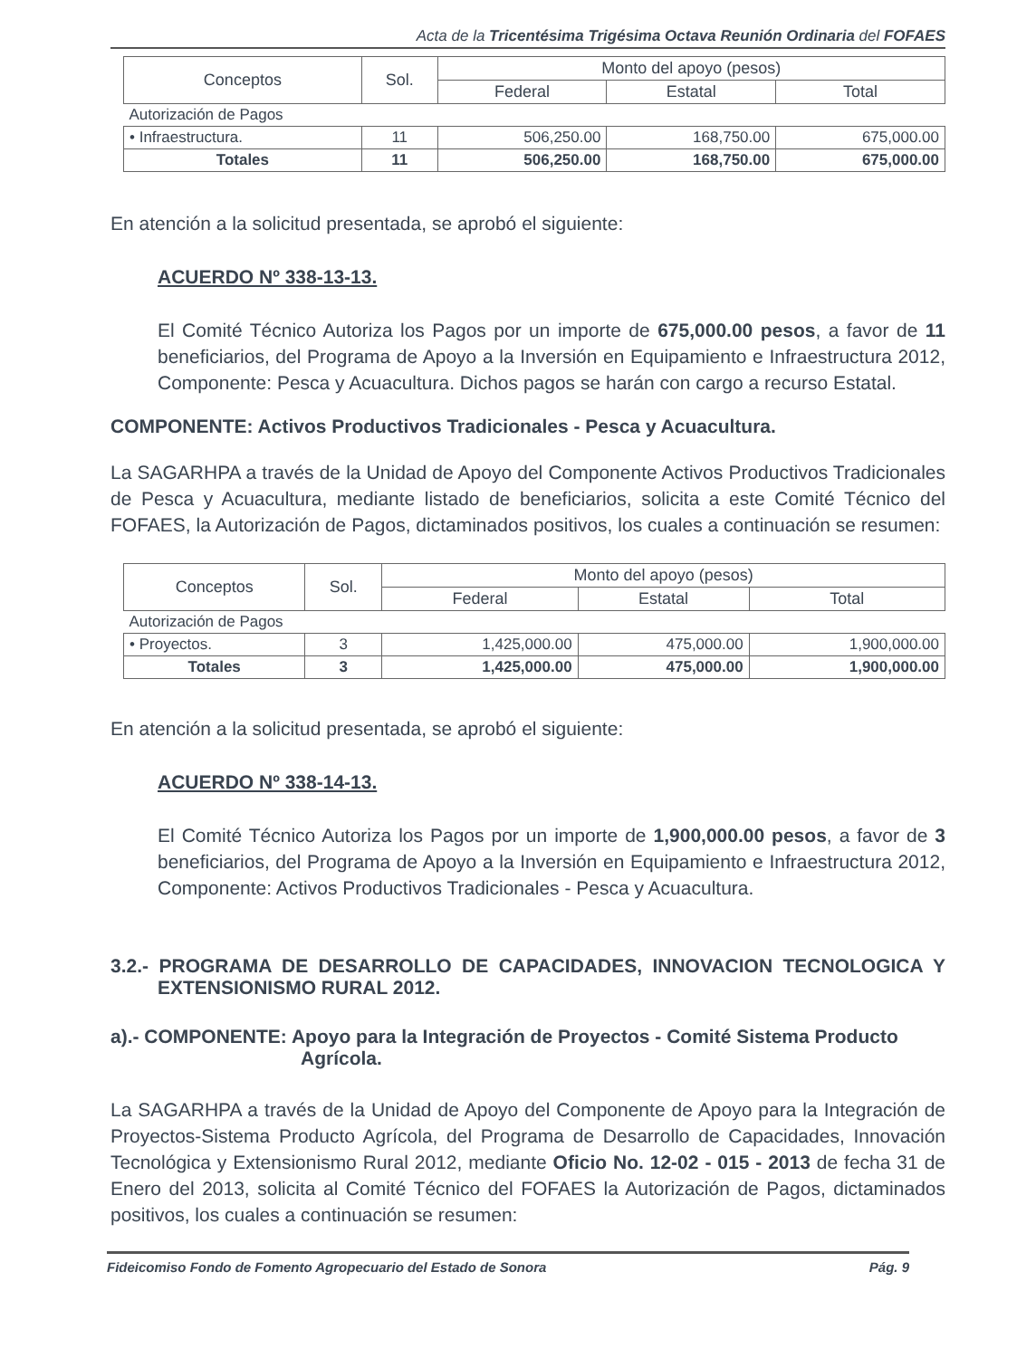Acta de la Tricentésima Trigésima Octava Reunión Ordinaria del FOFAES
| Conceptos | Sol. | Monto del apoyo (pesos) | | |
| --- | --- | --- | --- | --- |
| | | Federal | Estatal | Total |
| Autorización de Pagos | | | | |
| • Infraestructura. | 11 | 506,250.00 | 168,750.00 | 675,000.00 |
| Totales | 11 | 506,250.00 | 168,750.00 | 675,000.00 |
En atención a la solicitud presentada, se aprobó el siguiente:
ACUERDO Nº 338-13-13.
El Comité Técnico Autoriza los Pagos por un importe de 675,000.00 pesos, a favor de 11 beneficiarios, del Programa de Apoyo a la Inversión en Equipamiento e Infraestructura 2012, Componente: Pesca y Acuacultura. Dichos pagos se harán con cargo a recurso Estatal.
COMPONENTE: Activos Productivos Tradicionales - Pesca y Acuacultura.
La SAGARHPA a través de la Unidad de Apoyo del Componente Activos Productivos Tradicionales de Pesca y Acuacultura, mediante listado de beneficiarios, solicita a este Comité Técnico del FOFAES, la Autorización de Pagos, dictaminados positivos, los cuales a continuación se resumen:
| Conceptos | Sol. | Monto del apoyo (pesos) | | |
| --- | --- | --- | --- | --- |
| | | Federal | Estatal | Total |
| Autorización de Pagos | | | | |
| • Proyectos. | 3 | 1,425,000.00 | 475,000.00 | 1,900,000.00 |
| Totales | 3 | 1,425,000.00 | 475,000.00 | 1,900,000.00 |
En atención a la solicitud presentada, se aprobó el siguiente:
ACUERDO Nº 338-14-13.
El Comité Técnico Autoriza los Pagos por un importe de 1,900,000.00 pesos, a favor de 3 beneficiarios, del Programa de Apoyo a la Inversión en Equipamiento e Infraestructura 2012, Componente: Activos Productivos Tradicionales - Pesca y Acuacultura.
3.2.- PROGRAMA DE DESARROLLO DE CAPACIDADES, INNOVACION TECNOLOGICA Y EXTENSIONISMO RURAL 2012.
a).- COMPONENTE: Apoyo para la Integración de Proyectos - Comité Sistema Producto Agrícola.
La SAGARHPA a través de la Unidad de Apoyo del Componente de Apoyo para la Integración de Proyectos-Sistema Producto Agrícola, del Programa de Desarrollo de Capacidades, Innovación Tecnológica y Extensionismo Rural 2012, mediante Oficio No. 12-02 - 015 - 2013 de fecha 31 de Enero del 2013, solicita al Comité Técnico del FOFAES la Autorización de Pagos, dictaminados positivos, los cuales a continuación se resumen:
Fideicomiso Fondo de Fomento Agropecuario del Estado de Sonora Pág. 9